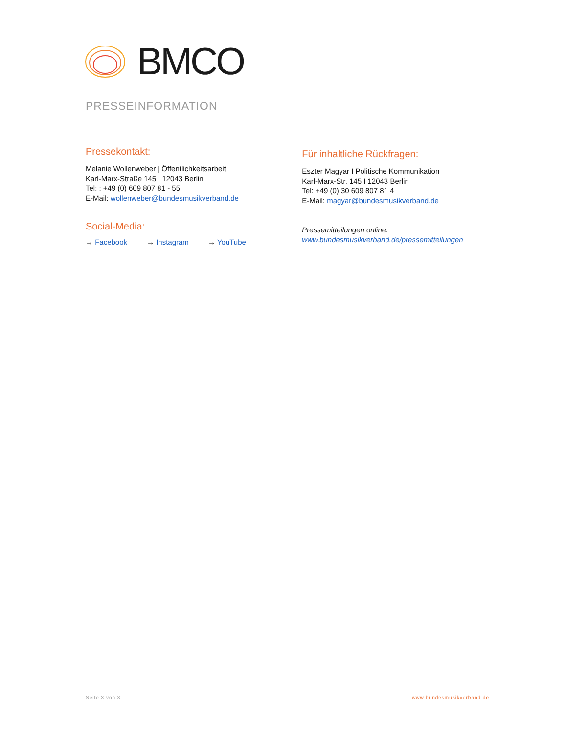BMCO
PRESSEINFORMATION
Pressekontakt:
Melanie Wollenweber | Öffentlichkeitsarbeit
Karl-Marx-Straße 145 | 12043 Berlin
Tel: : +49 (0) 609 807 81 - 55
E-Mail: wollenweber@bundesmusikverband.de
Social-Media:
→ Facebook → Instagram → YouTube
Für inhaltliche Rückfragen:
Eszter Magyar I Politische Kommunikation
Karl-Marx-Str. 145 I 12043 Berlin
Tel: +49 (0) 30 609 807 81 4
E-Mail: magyar@bundesmusikverband.de
Pressemitteilungen online:
www.bundesmusikverband.de/pressemitteilungen
Seite 3 von 3 www.bundesmusikverband.de